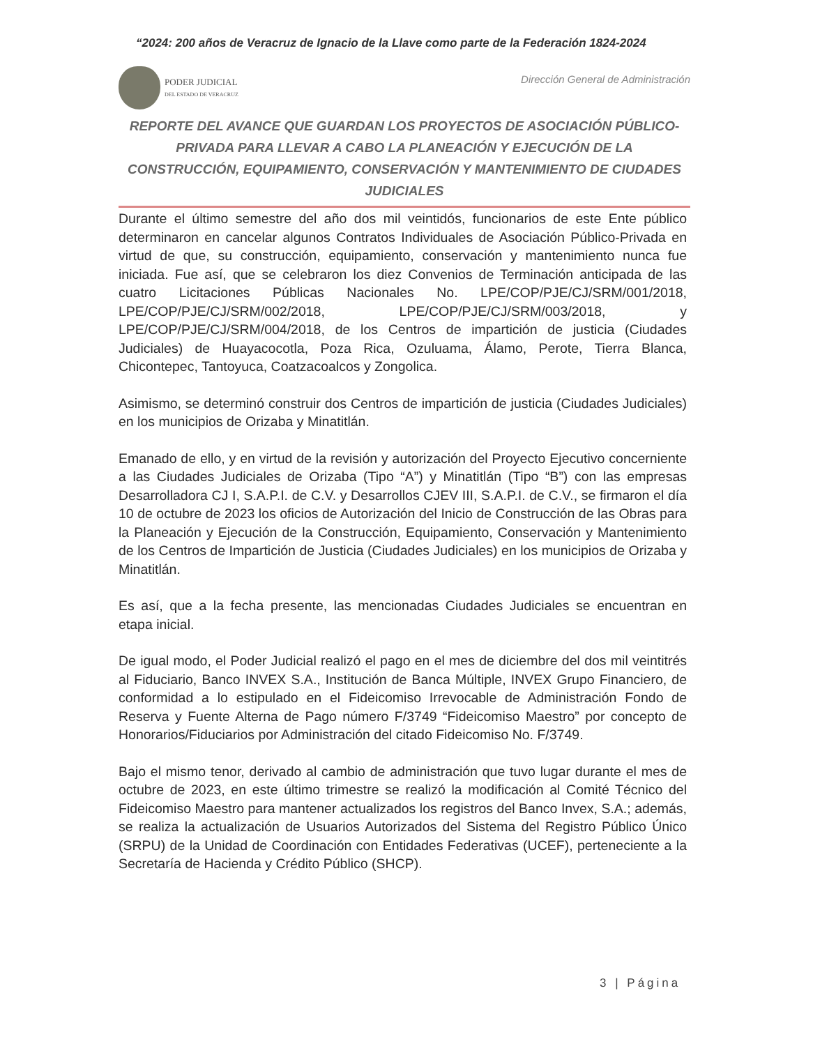“2024: 200 años de Veracruz de Ignacio de la Llave como parte de la Federación 1824-2024
PODER JUDICIAL
DEL ESTADO DE VERACRUZ
Dirección General de Administración
REPORTE DEL AVANCE QUE GUARDAN LOS PROYECTOS DE ASOCIACIÓN PÚBLICO-PRIVADA PARA LLEVAR A CABO LA PLANEACIÓN Y EJECUCIÓN DE LA CONSTRUCCIÓN, EQUIPAMIENTO, CONSERVACIÓN Y MANTENIMIENTO DE CIUDADES JUDICIALES
Durante el último semestre del año dos mil veintidós, funcionarios de este Ente público determinaron en cancelar algunos Contratos Individuales de Asociación Público-Privada en virtud de que, su construcción, equipamiento, conservación y mantenimiento nunca fue iniciada. Fue así, que se celebraron los diez Convenios de Terminación anticipada de las cuatro Licitaciones Públicas Nacionales No. LPE/COP/PJE/CJ/SRM/001/2018, LPE/COP/PJE/CJ/SRM/002/2018, LPE/COP/PJE/CJ/SRM/003/2018, y LPE/COP/PJE/CJ/SRM/004/2018, de los Centros de impartición de justicia (Ciudades Judiciales) de Huayacocotla, Poza Rica, Ozuluama, Álamo, Perote, Tierra Blanca, Chicontepec, Tantoyuca, Coatzacoalcos y Zongolica.
Asimismo, se determinó construir dos Centros de impartición de justicia (Ciudades Judiciales) en los municipios de Orizaba y Minatitlán.
Emanado de ello, y en virtud de la revisión y autorización del Proyecto Ejecutivo concerniente a las Ciudades Judiciales de Orizaba (Tipo “A”) y Minatitlán (Tipo “B”) con las empresas Desarrolladora CJ I, S.A.P.I. de C.V. y Desarrollos CJEV III, S.A.P.I. de C.V., se firmaron el día 10 de octubre de 2023 los oficios de Autorización del Inicio de Construcción de las Obras para la Planeación y Ejecución de la Construcción, Equipamiento, Conservación y Mantenimiento de los Centros de Impartición de Justicia (Ciudades Judiciales) en los municipios de Orizaba y Minatitlán.
Es así, que a la fecha presente, las mencionadas Ciudades Judiciales se encuentran en etapa inicial.
De igual modo, el Poder Judicial realizó el pago en el mes de diciembre del dos mil veintitrés al Fiduciario, Banco INVEX S.A., Institución de Banca Múltiple, INVEX Grupo Financiero, de conformidad a lo estipulado en el Fideicomiso Irrevocable de Administración Fondo de Reserva y Fuente Alterna de Pago número F/3749 “Fideicomiso Maestro” por concepto de Honorarios/Fiduciarios por Administración del citado Fideicomiso No. F/3749.
Bajo el mismo tenor, derivado al cambio de administración que tuvo lugar durante el mes de octubre de 2023, en este último trimestre se realizó la modificación al Comité Técnico del Fideicomiso Maestro para mantener actualizados los registros del Banco Invex, S.A.; además, se realiza la actualización de Usuarios Autorizados del Sistema del Registro Público Único (SRPU) de la Unidad de Coordinación con Entidades Federativas (UCEF), perteneciente a la Secretaría de Hacienda y Crédito Público (SHCP).
3 | Página